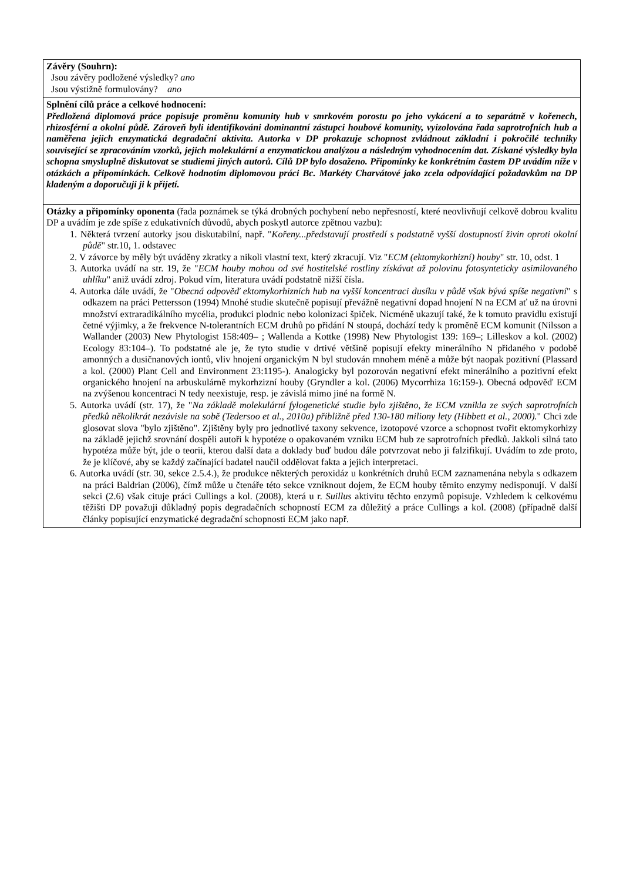| Závěry (Souhrn): Jsou závěry podložené výsledky? ano Jsou výstižně formulovány? ano |
| Splnění cílů práce a celkové hodnocení: Předložená diplomová práce popisuje proměnu komunity hub v smrkovém porostu po jeho vykácení a to separátně v kořenech, rhizosférní a okolní půdě. Zároveň byli identifikováni dominantní zástupci houbové komunity, vyizolována řada saprotrofních hub a naměřena jejich enzymatická degradační aktivita. Autorka v DP prokazuje schopnost zvládnout základní i pokročilé techniky související se zpracováním vzorků, jejich molekulární a enzymatickou analýzou a následným vyhodnocením dat. Získané výsledky byla schopna smysluplně diskutovat se studiemi jiných autorů. Cílů DP bylo dosaženo. Připomínky ke konkrétním častem DP uvádím níže v otázkách a připomínkách. Celkově hodnotím diplomovou práci Bc. Markéty Charvátové jako zcela odpovídající požadavkům na DP kladeným a doporučuji ji k přijetí. |
| Otázky a připomínky oponenta (řada poznámek se týká drobných pochybení nebo nepřesností, které neovlivňují celkově dobrou kvalitu DP a uvádím je zde spíše z edukativních důvodů, abych poskytl autorce zpětnou vazbu): 1. Některá tvrzení autorky jsou diskutabilní, např. " Kořeny...představují prostředí s podstatně vyšší dostupností živin oproti okolní půdě " str.10, 1. odstavec 2. V závorce by měly být uváděny zkratky a nikoli vlastní text, který zkracují. Viz " ECM (ektomykorhizní) houby " str. 10, odst. 1 3. Autorka uvádí na str. 19, že " ECM houby mohou od své hostitelské rostliny získávat až polovinu fotosynteticky asimilovaného uhlíku " aniž uvádí zdroj. Pokud vím, literatura uvádí podstatně nižší čísla. 4. Autorka dále uvádí, že " Obecná odpověď ektomykorhizních hub na vyšší koncentraci dusíku v půdě však bývá spíše negativní " s odkazem na práci Pettersson (1994) Mnohé studie skutečně popisují převážně negativní dopad hnojení N na ECM ať už na úrovni množství extraradikálního mycélia, produkci plodnic nebo kolonizaci špiček. Nicméně ukazují také, že k tomuto pravidlu existují četné výjimky, a že frekvence N-tolerantních ECM druhů po přidání N stoupá, dochází tedy k proměně ECM komunit (Nilsson a Wallander (2003) New Phytologist 158:409– ; Wallenda a Kottke (1998) New Phytologist 139: 169–; Lilleskov a kol. (2002) Ecology 83:104–). To podstatné ale je, že tyto studie v drtivé většině popisují efekty minerálního N přidaného v podobě amonných a dusičnanových iontů, vliv hnojení organickým N byl studován mnohem méně a může být naopak pozitivní (Plassard a kol. (2000) Plant Cell and Environment 23:1195-). Analogicky byl pozorován negativní efekt minerálního a pozitivní efekt organického hnojení na arbuskulárně mykorhzizní houby (Gryndler a kol. (2006) Mycorrhiza 16:159-). Obecná odpověď ECM na zvýšenou koncentraci N tedy neexistuje, resp. je závislá mimo jiné na formě N. 5. Autorka uvádí (str. 17), že " Na základě molekulární fylogenetické studie bylo zjištěno, že ECM vznikla ze svých saprotrofních předků několikrát nezávisle na sobě (Tedersoo et al., 2010a) přibližně před 130-180 miliony lety (Hibbett et al., 2000). " Chci zde glosovat slova "bylo zjištěno". Zjištěny byly pro jednotlivé taxony sekvence, izotopové vzorce a schopnost tvořit ektomykorhizy na základě jejichž srovnání dospěli autoři k hypotéze o opakovaném vzniku ECM hub ze saprotrofních předků. Jakkoli silná tato hypotéza může být, jde o teorii, kterou další data a doklady buď budou dále potvrzovat nebo ji falzifikují. Uvádím to zde proto, že je klíčové, aby se každý začínající badatel naučil oddělovat fakta a jejich interpretaci. 6. Autorka uvádí (str. 30, sekce 2.5.4.), že produkce některých peroxidáz u konkrétních druhů ECM zaznamenána nebyla s odkazem na práci Baldrian (2006), čímž může u čtenáře této sekce vzniknout dojem, že ECM houby těmito enzymy nedisponují. V další sekci (2.6) však cituje práci Cullings a kol. (2008), která u r. Suillus aktivitu těchto enzymů popisuje. Vzhledem k celkovému těžišti DP považuji důkladný popis degradačních schopností ECM za důležitý a práce Cullings a kol. (2008) (případně další články popisující enzymatické degradační schopnosti ECM jako např. |